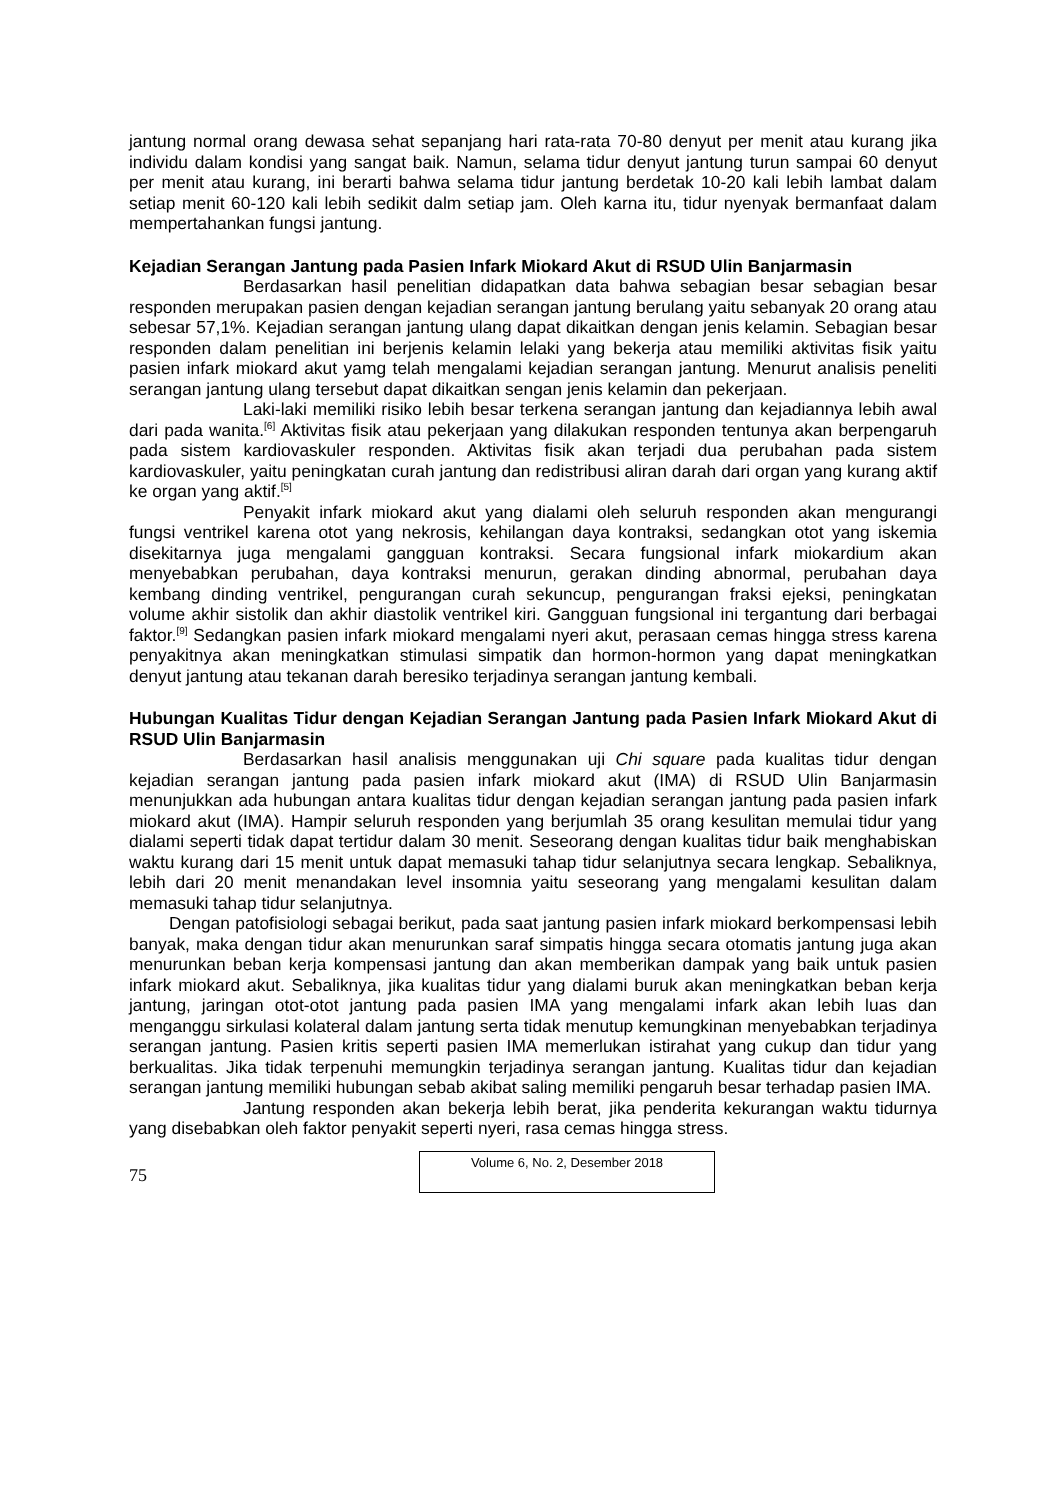jantung normal orang dewasa sehat sepanjang hari rata-rata 70-80 denyut per menit atau kurang jika individu dalam kondisi yang sangat baik. Namun, selama tidur denyut jantung turun sampai 60 denyut per menit atau kurang, ini berarti bahwa selama tidur jantung berdetak 10-20 kali lebih lambat dalam setiap menit 60-120 kali lebih sedikit dalm setiap jam. Oleh karna itu, tidur nyenyak bermanfaat dalam mempertahankan fungsi jantung.
Kejadian Serangan Jantung pada Pasien Infark Miokard Akut di RSUD Ulin Banjarmasin
Berdasarkan hasil penelitian didapatkan data bahwa sebagian besar sebagian besar responden merupakan pasien dengan kejadian serangan jantung berulang yaitu sebanyak 20 orang atau sebesar 57,1%. Kejadian serangan jantung ulang dapat dikaitkan dengan jenis kelamin. Sebagian besar responden dalam penelitian ini berjenis kelamin lelaki yang bekerja atau memiliki aktivitas fisik yaitu pasien infark miokard akut yamg telah mengalami kejadian serangan jantung. Menurut analisis peneliti serangan jantung ulang tersebut dapat dikaitkan sengan jenis kelamin dan pekerjaan.
Laki-laki memiliki risiko lebih besar terkena serangan jantung dan kejadiannya lebih awal dari pada wanita.<sup>[6]</sup> Aktivitas fisik atau pekerjaan yang dilakukan responden tentunya akan berpengaruh pada sistem kardiovaskuler responden. Aktivitas fisik akan terjadi dua perubahan pada sistem kardiovaskuler, yaitu peningkatan curah jantung dan redistribusi aliran darah dari organ yang kurang aktif ke organ yang aktif.<sup>[5]</sup>
Penyakit infark miokard akut yang dialami oleh seluruh responden akan mengurangi fungsi ventrikel karena otot yang nekrosis, kehilangan daya kontraksi, sedangkan otot yang iskemia disekitarnya juga mengalami gangguan kontraksi. Secara fungsional infark miokardium akan menyebabkan perubahan, daya kontraksi menurun, gerakan dinding abnormal, perubahan daya kembang dinding ventrikel, pengurangan curah sekuncup, pengurangan fraksi ejeksi, peningkatan volume akhir sistolik dan akhir diastolik ventrikel kiri. Gangguan fungsional ini tergantung dari berbagai faktor.<sup>[9]</sup> Sedangkan pasien infark miokard mengalami nyeri akut, perasaan cemas hingga stress karena penyakitnya akan meningkatkan stimulasi simpatik dan hormon-hormon yang dapat meningkatkan denyut jantung atau tekanan darah beresiko terjadinya serangan jantung kembali.
Hubungan Kualitas Tidur dengan Kejadian Serangan Jantung pada Pasien Infark Miokard Akut di RSUD Ulin Banjarmasin
Berdasarkan hasil analisis menggunakan uji Chi square pada kualitas tidur dengan kejadian serangan jantung pada pasien infark miokard akut (IMA) di RSUD Ulin Banjarmasin menunjukkan ada hubungan antara kualitas tidur dengan kejadian serangan jantung pada pasien infark miokard akut (IMA). Hampir seluruh responden yang berjumlah 35 orang kesulitan memulai tidur yang dialami seperti tidak dapat tertidur dalam 30 menit. Seseorang dengan kualitas tidur baik menghabiskan waktu kurang dari 15 menit untuk dapat memasuki tahap tidur selanjutnya secara lengkap. Sebaliknya, lebih dari 20 menit menandakan level insomnia yaitu seseorang yang mengalami kesulitan dalam memasuki tahap tidur selanjutnya.
Dengan patofisiologi sebagai berikut, pada saat jantung pasien infark miokard berkompensasi lebih banyak, maka dengan tidur akan menurunkan saraf simpatis hingga secara otomatis jantung juga akan menurunkan beban kerja kompensasi jantung dan akan memberikan dampak yang baik untuk pasien infark miokard akut. Sebaliknya, jika kualitas tidur yang dialami buruk akan meningkatkan beban kerja jantung, jaringan otot-otot jantung pada pasien IMA yang mengalami infark akan lebih luas dan menganggu sirkulasi kolateral dalam jantung serta tidak menutup kemungkinan menyebabkan terjadinya serangan jantung. Pasien kritis seperti pasien IMA memerlukan istirahat yang cukup dan tidur yang berkualitas. Jika tidak terpenuhi memungkin terjadinya serangan jantung. Kualitas tidur dan kejadian serangan jantung memiliki hubungan sebab akibat saling memiliki pengaruh besar terhadap pasien IMA.
Jantung responden akan bekerja lebih berat, jika penderita kekurangan waktu tidurnya yang disebabkan oleh faktor penyakit seperti nyeri, rasa cemas hingga stress.
75
Volume 6, No. 2, Desember 2018